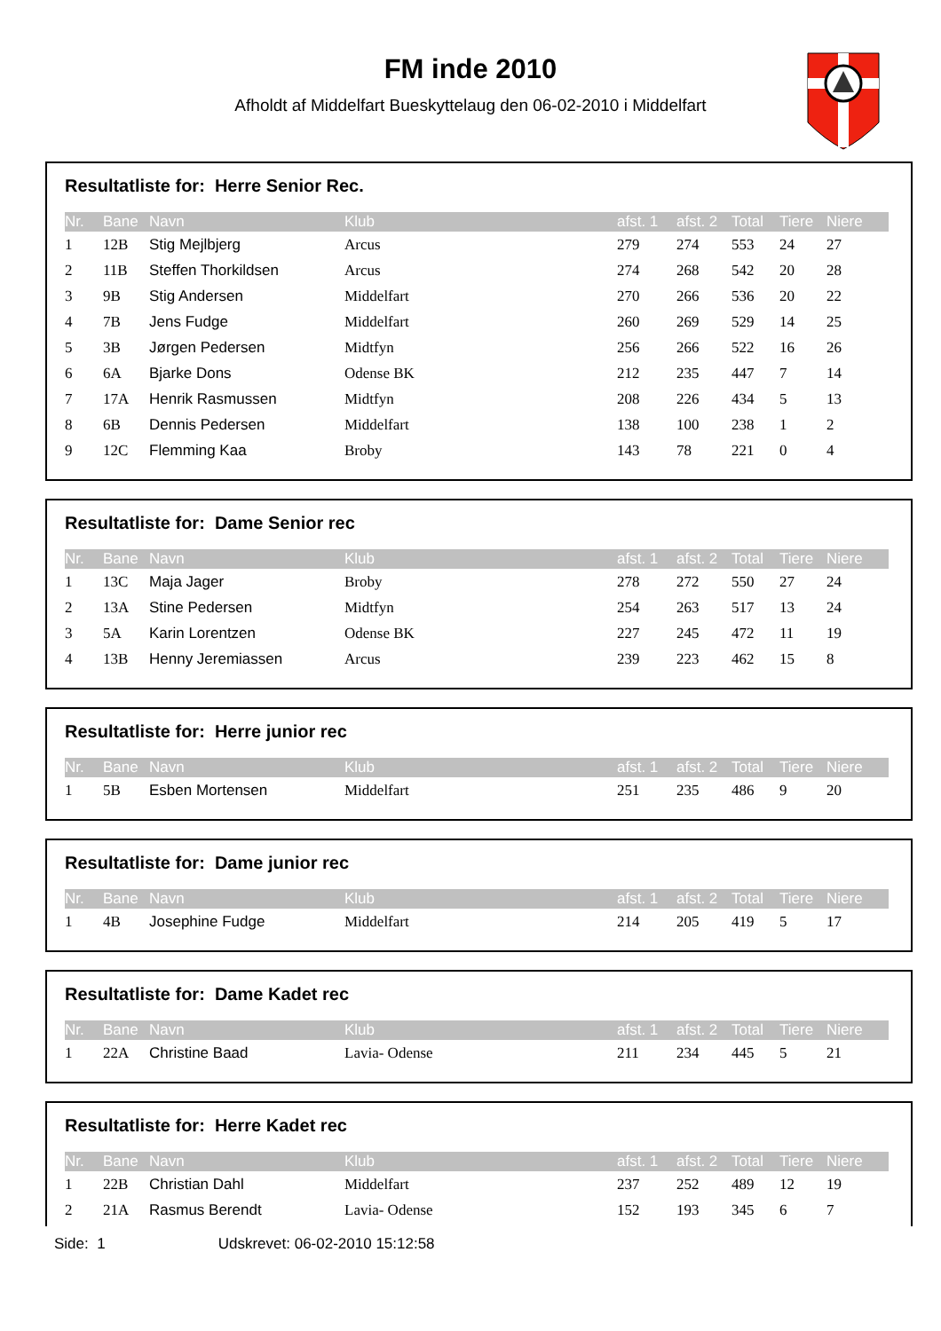FM inde 2010
Afholdt af Middelfart Bueskyttelaug den 06-02-2010 i Middelfart
Resultatliste for: Herre Senior Rec.
| Nr. | Bane | Navn | Klub | afst. 1 | afst. 2 | Total | Tiere | Niere |
| --- | --- | --- | --- | --- | --- | --- | --- | --- |
| 1 | 12B | Stig Mejlbjerg | Arcus | 279 | 274 | 553 | 24 | 27 |
| 2 | 11B | Steffen Thorkildsen | Arcus | 274 | 268 | 542 | 20 | 28 |
| 3 | 9B | Stig Andersen | Middelfart | 270 | 266 | 536 | 20 | 22 |
| 4 | 7B | Jens Fudge | Middelfart | 260 | 269 | 529 | 14 | 25 |
| 5 | 3B | Jørgen Pedersen | Midtfyn | 256 | 266 | 522 | 16 | 26 |
| 6 | 6A | Bjarke Dons | Odense BK | 212 | 235 | 447 | 7 | 14 |
| 7 | 17A | Henrik Rasmussen | Midtfyn | 208 | 226 | 434 | 5 | 13 |
| 8 | 6B | Dennis Pedersen | Middelfart | 138 | 100 | 238 | 1 | 2 |
| 9 | 12C | Flemming Kaa | Broby | 143 | 78 | 221 | 0 | 4 |
Resultatliste for: Dame Senior rec
| Nr. | Bane | Navn | Klub | afst. 1 | afst. 2 | Total | Tiere | Niere |
| --- | --- | --- | --- | --- | --- | --- | --- | --- |
| 1 | 13C | Maja Jager | Broby | 278 | 272 | 550 | 27 | 24 |
| 2 | 13A | Stine Pedersen | Midtfyn | 254 | 263 | 517 | 13 | 24 |
| 3 | 5A | Karin Lorentzen | Odense BK | 227 | 245 | 472 | 11 | 19 |
| 4 | 13B | Henny Jeremiassen | Arcus | 239 | 223 | 462 | 15 | 8 |
Resultatliste for: Herre junior rec
| Nr. | Bane | Navn | Klub | afst. 1 | afst. 2 | Total | Tiere | Niere |
| --- | --- | --- | --- | --- | --- | --- | --- | --- |
| 1 | 5B | Esben Mortensen | Middelfart | 251 | 235 | 486 | 9 | 20 |
Resultatliste for: Dame junior rec
| Nr. | Bane | Navn | Klub | afst. 1 | afst. 2 | Total | Tiere | Niere |
| --- | --- | --- | --- | --- | --- | --- | --- | --- |
| 1 | 4B | Josephine Fudge | Middelfart | 214 | 205 | 419 | 5 | 17 |
Resultatliste for: Dame Kadet rec
| Nr. | Bane | Navn | Klub | afst. 1 | afst. 2 | Total | Tiere | Niere |
| --- | --- | --- | --- | --- | --- | --- | --- | --- |
| 1 | 22A | Christine Baad | Lavia- Odense | 211 | 234 | 445 | 5 | 21 |
Resultatliste for: Herre Kadet rec
| Nr. | Bane | Navn | Klub | afst. 1 | afst. 2 | Total | Tiere | Niere |
| --- | --- | --- | --- | --- | --- | --- | --- | --- |
| 1 | 22B | Christian Dahl | Middelfart | 237 | 252 | 489 | 12 | 19 |
| 2 | 21A | Rasmus Berendt | Lavia- Odense | 152 | 193 | 345 | 6 | 7 |
Side: 1 Udskrevet: 06-02-2010 15:12:58